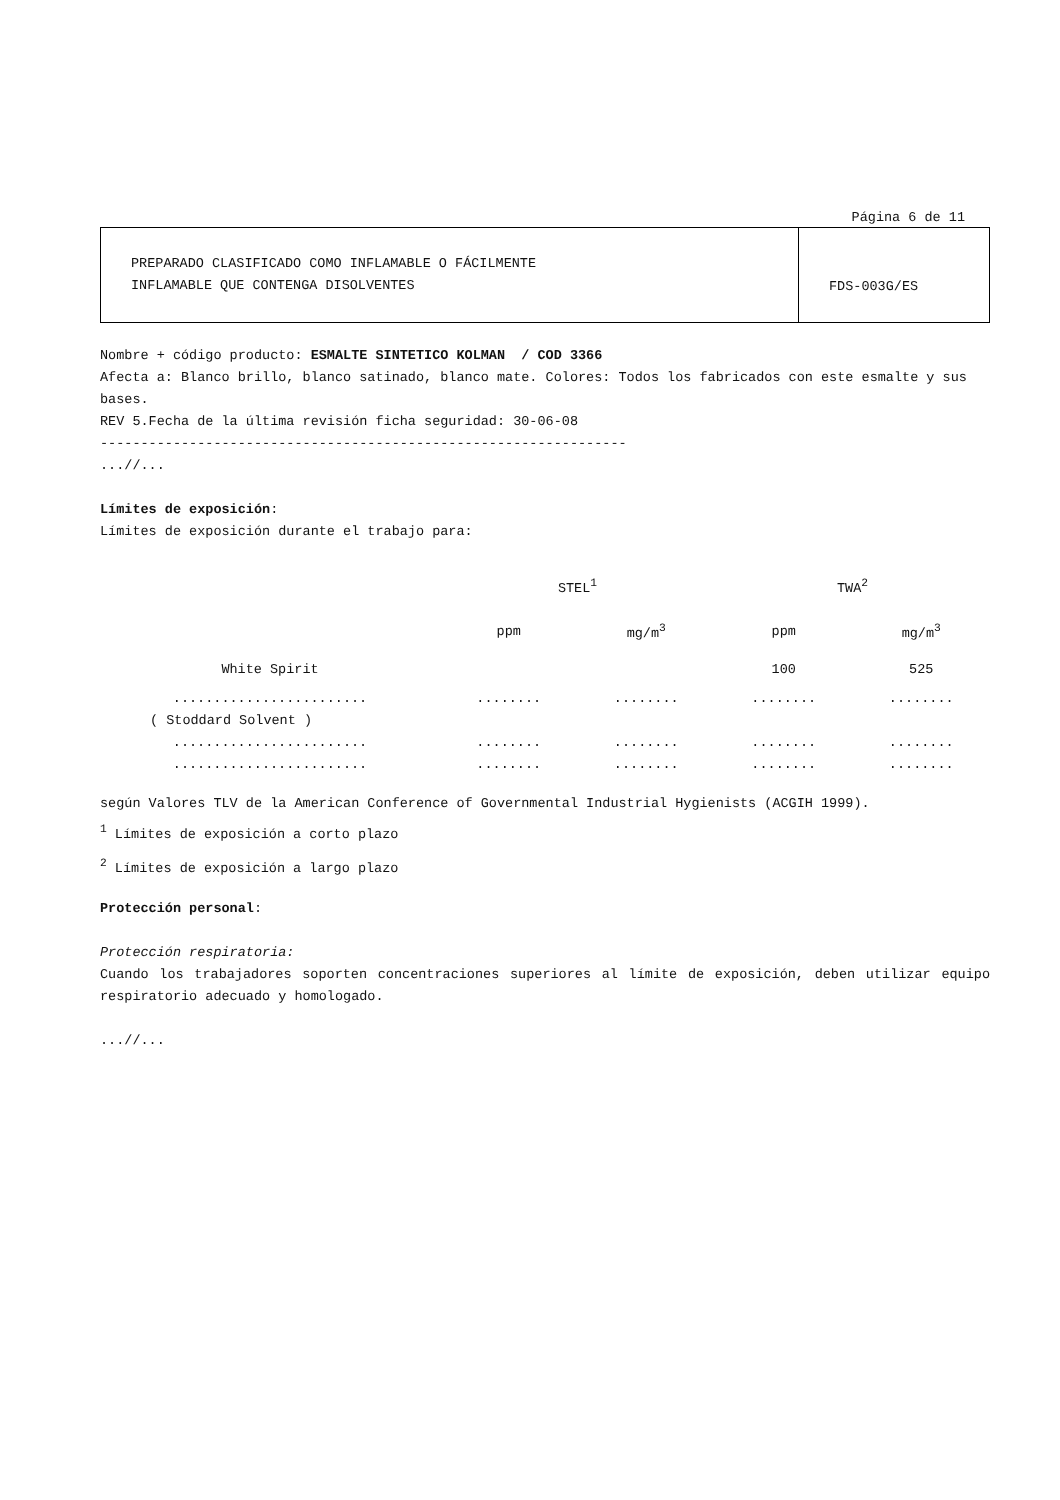Página 6 de 11
| PREPARADO CLASIFICADO COMO INFLAMABLE O FÁCILMENTE INFLAMABLE QUE CONTENGA DISOLVENTES | FDS-003G/ES |
Nombre + código producto: ESMALTE SINTETICO KOLMAN / COD 3366
Afecta a: Blanco brillo, blanco satinado, blanco mate. Colores: Todos los fabricados con este esmalte y sus bases.
REV 5.Fecha de la última revisión ficha seguridad: 30-06-08
-----------------------------------------------------------------
...//...
Límites de exposición:
Límites de exposición durante el trabajo para:
| | STEL<sup>1</sup> | | TWA<sup>2</sup> | |
| | ppm | mg/m<sup>3</sup> | ppm | mg/m<sup>3</sup> |
| White Spirit | | | 100 | 525 |
| ........................ | ........ | ........ | ........ | ........ |
| ( Stoddard Solvent ) | | | | |
| ........................ | ........ | ........ | ........ | ........ |
| ........................ | ........ | ........ | ........ | ........ |
según Valores TLV de la American Conference of Governmental Industrial Hygienists (ACGIH 1999).
<sup>1</sup> Límites de exposición a corto plazo
<sup>2</sup> Límites de exposición a largo plazo
Protección personal:
Protección respiratoria:
Cuando los trabajadores soporten concentraciones superiores al límite de exposición, deben utilizar equipo respiratorio adecuado y homologado.
...//...